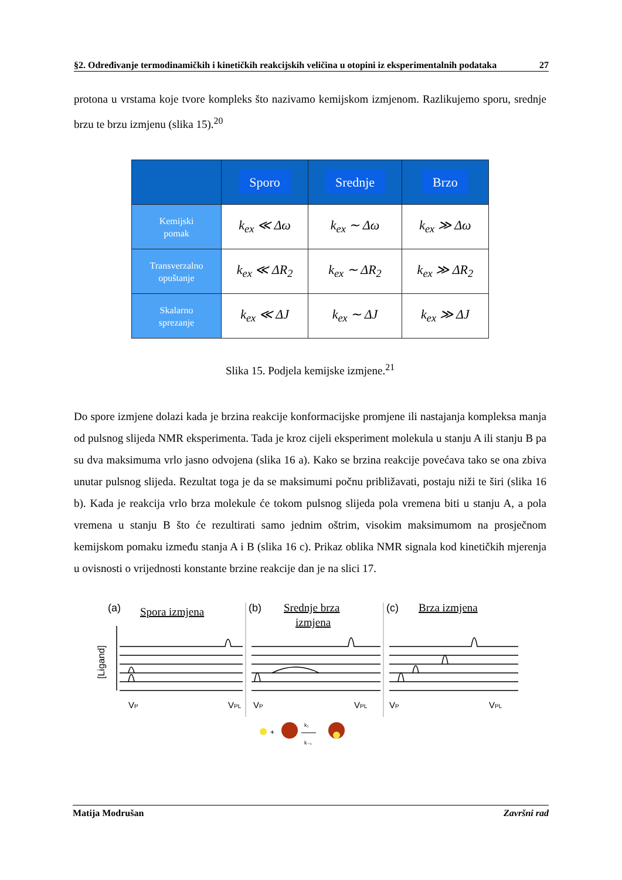§2. Određivanje termodinamičkih i kinetičkih reakcijskih veličina u otopini iz eksperimentalnih podataka 27
protona u vrstama koje tvore kompleks što nazivamo kemijskom izmjenom. Razlikujemo sporu, srednje brzu te brzu izmjenu (slika 15).<sup>20</sup>
| | Sporo | Srednje | Brzo |
| --- | --- | --- | --- |
| Kemijski pomak | k<sub>ex</sub> ≪ Δω | k<sub>ex</sub> ∼ Δω | k<sub>ex</sub> ≫ Δω |
| Transverzalno opuštanje | k<sub>ex</sub> ≪ ΔR<sub>2</sub> | k<sub>ex</sub> ∼ ΔR<sub>2</sub> | k<sub>ex</sub> ≫ ΔR<sub>2</sub> |
| Skalarno sprezanje | k<sub>ex</sub> ≪ ΔJ | k<sub>ex</sub> ∼ ΔJ | k<sub>ex</sub> ≫ ΔJ |
Slika 15. Podjela kemijske izmjene.<sup>21</sup>
Do spore izmjene dolazi kada je brzina reakcije konformacijske promjene ili nastajanja kompleksa manja od pulsnog slijeda NMR eksperimenta. Tada je kroz cijeli eksperiment molekula u stanju A ili stanju B pa su dva maksimuma vrlo jasno odvojena (slika 16 a). Kako se brzina reakcije povećava tako se ona zbiva unutar pulsnog slijeda. Rezultat toga je da se maksimumi počnu približavati, postaju niži te širi (slika 16 b). Kada je reakcija vrlo brza molekule će tokom pulsnog slijeda pola vremena biti u stanju A, a pola vremena u stanju B što će rezultirati samo jednim oštrim, visokim maksimumom na prosječnom kemijskom pomaku između stanja A i B (slika 16 c). Prikaz oblika NMR signala kod kinetičkih mjerenja u ovisnosti o vrijednosti konstante brzine reakcije dan je na slici 17.
(a)
Spora izmjena
(b)
Srednje brza
izmjena
(c)
Brza izmjena
[Ligand]
VP
VPL
VP
VPL
VP
VPL
+
k₁
k₋₁
Matija Modrušan Završni rad